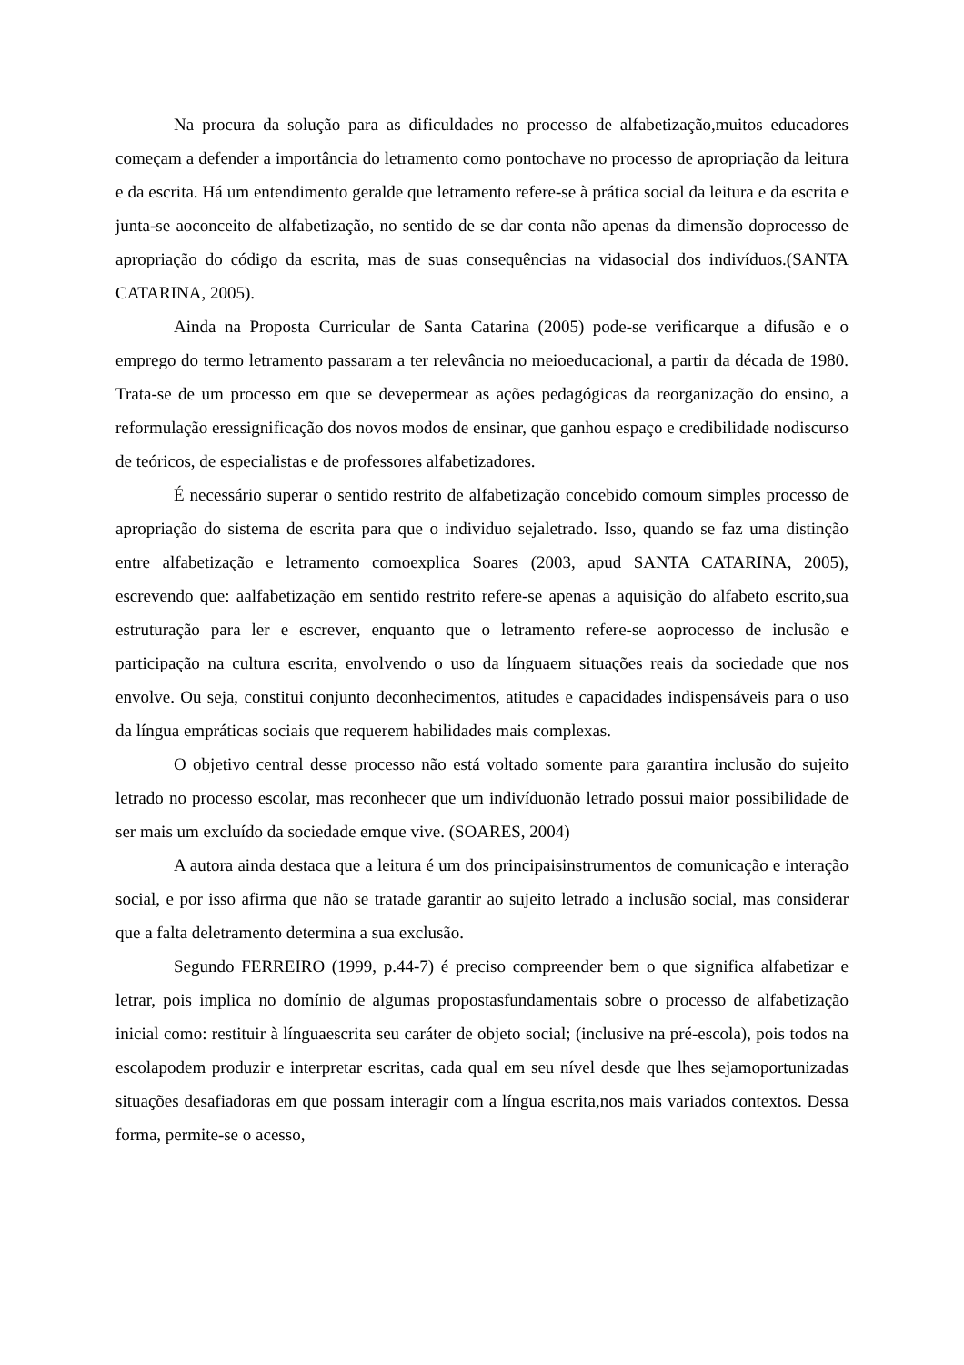Na procura da solução para as dificuldades no processo de alfabetização,muitos educadores começam a defender a importância do letramento como pontochave no processo de apropriação da leitura e da escrita. Há um entendimento geralde que letramento refere-se à prática social da leitura e da escrita e junta-se aoconceito de alfabetização, no sentido de se dar conta não apenas da dimensão doprocesso de apropriação do código da escrita, mas de suas consequências na vidasocial dos indivíduos.(SANTA CATARINA, 2005).
Ainda na Proposta Curricular de Santa Catarina (2005) pode-se verificarque a difusão e o emprego do termo letramento passaram a ter relevância no meioeducacional, a partir da década de 1980. Trata-se de um processo em que se devepermear as ações pedagógicas da reorganização do ensino, a reformulação eressignificação dos novos modos de ensinar, que ganhou espaço e credibilidade nodiscurso de teóricos, de especialistas e de professores alfabetizadores.
É necessário superar o sentido restrito de alfabetização concebido comoum simples processo de apropriação do sistema de escrita para que o individuo sejaletrado. Isso, quando se faz uma distinção entre alfabetização e letramento comoexplica Soares (2003, apud SANTA CATARINA, 2005), escrevendo que: aalfabetização em sentido restrito refere-se apenas a aquisição do alfabeto escrito,sua estruturação para ler e escrever, enquanto que o letramento refere-se aoprocesso de inclusão e participação na cultura escrita, envolvendo o uso da línguaem situações reais da sociedade que nos envolve. Ou seja, constitui conjunto deconhecimentos, atitudes e capacidades indispensáveis para o uso da língua empráticas sociais que requerem habilidades mais complexas.
O objetivo central desse processo não está voltado somente para garantira inclusão do sujeito letrado no processo escolar, mas reconhecer que um indivíduonão letrado possui maior possibilidade de ser mais um excluído da sociedade emque vive. (SOARES, 2004)
A autora ainda destaca que a leitura é um dos principaisinstrumentos de comunicação e interação social, e por isso afirma que não se tratade garantir ao sujeito letrado a inclusão social, mas considerar que a falta deletramento determina a sua exclusão.
Segundo FERREIRO (1999, p.44-7) é preciso compreender bem o que significa alfabetizar e letrar, pois implica no domínio de algumas propostasfundamentais sobre o processo de alfabetização inicial como: restituir à línguaescrita seu caráter de objeto social; (inclusive na pré-escola), pois todos na escolapodem produzir e interpretar escritas, cada qual em seu nível desde que lhes sejamoportunizadas situações desafiadoras em que possam interagir com a língua escrita,nos mais variados contextos. Dessa forma, permite-se o acesso,